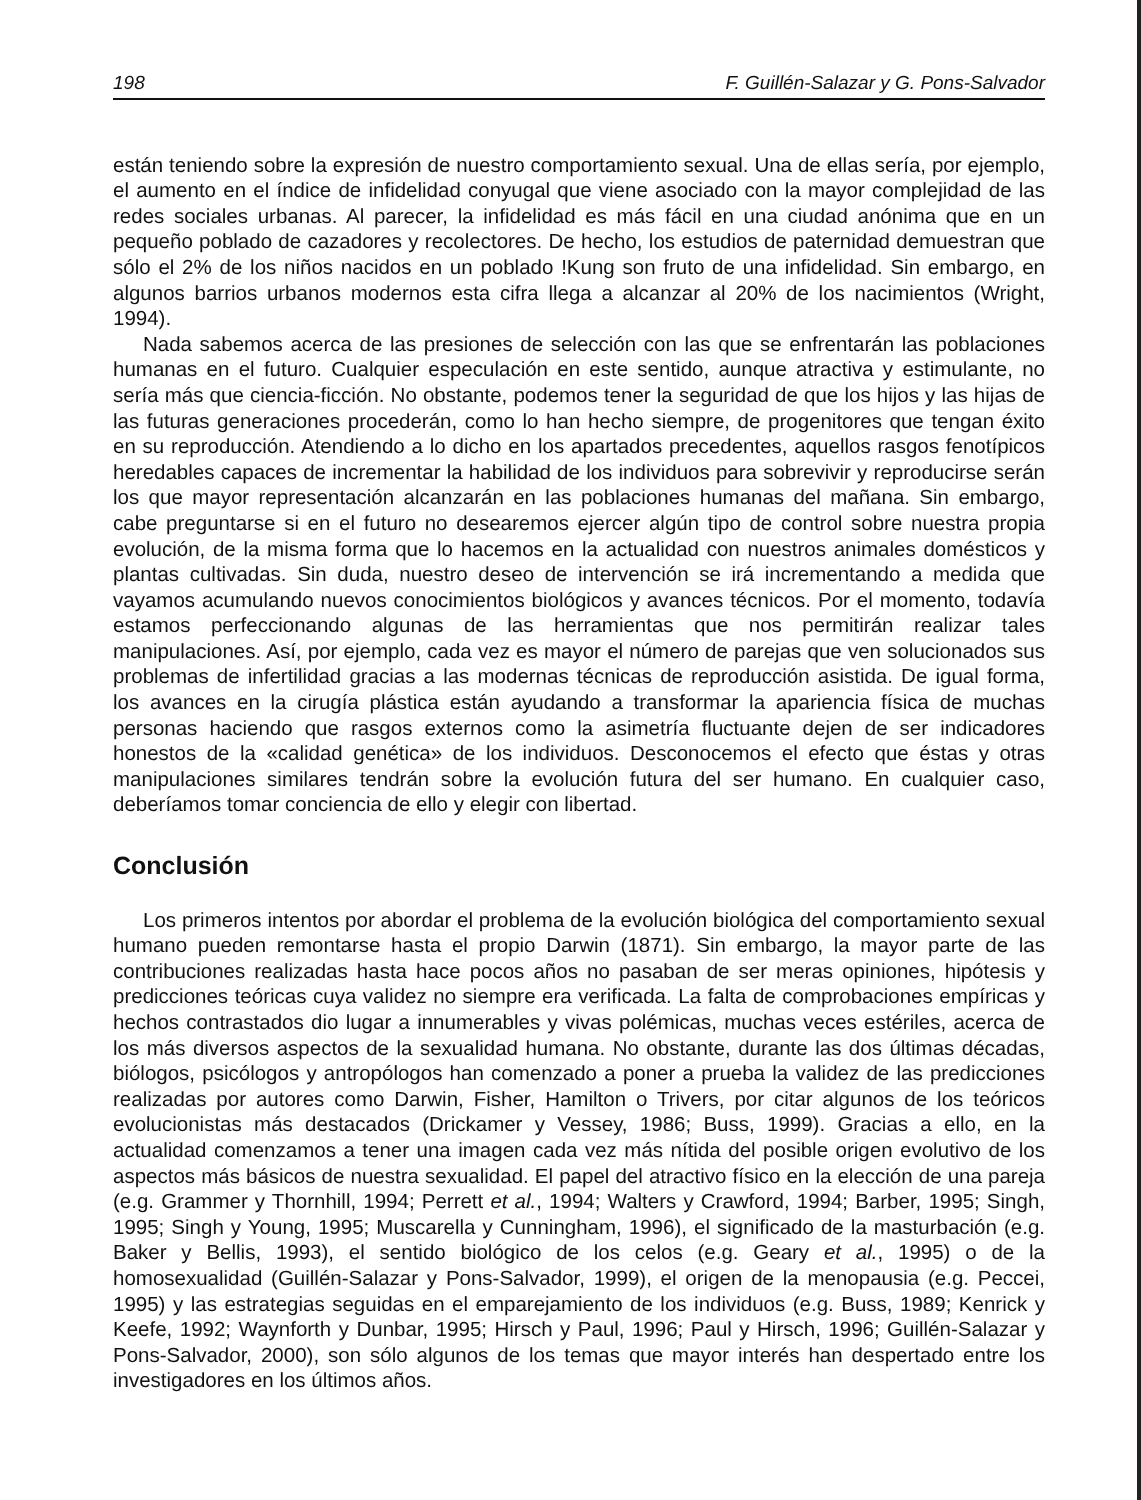198 F. Guillén-Salazar y G. Pons-Salvador
están teniendo sobre la expresión de nuestro comportamiento sexual. Una de ellas sería, por ejemplo, el aumento en el índice de infidelidad conyugal que viene asociado con la mayor complejidad de las redes sociales urbanas. Al parecer, la infidelidad es más fácil en una ciudad anónima que en un pequeño poblado de cazadores y recolectores. De hecho, los estudios de paternidad demuestran que sólo el 2% de los niños nacidos en un poblado !Kung son fruto de una infidelidad. Sin embargo, en algunos barrios urbanos modernos esta cifra llega a alcanzar al 20% de los nacimientos (Wright, 1994).
Nada sabemos acerca de las presiones de selección con las que se enfrentarán las poblaciones humanas en el futuro. Cualquier especulación en este sentido, aunque atractiva y estimulante, no sería más que ciencia-ficción. No obstante, podemos tener la seguridad de que los hijos y las hijas de las futuras generaciones procederán, como lo han hecho siempre, de progenitores que tengan éxito en su reproducción. Atendiendo a lo dicho en los apartados precedentes, aquellos rasgos fenotípicos heredables capaces de incrementar la habilidad de los individuos para sobrevivir y reproducirse serán los que mayor representación alcanzarán en las poblaciones humanas del mañana. Sin embargo, cabe preguntarse si en el futuro no desearemos ejercer algún tipo de control sobre nuestra propia evolución, de la misma forma que lo hacemos en la actualidad con nuestros animales domésticos y plantas cultivadas. Sin duda, nuestro deseo de intervención se irá incrementando a medida que vayamos acumulando nuevos conocimientos biológicos y avances técnicos. Por el momento, todavía estamos perfeccionando algunas de las herramientas que nos permitirán realizar tales manipulaciones. Así, por ejemplo, cada vez es mayor el número de parejas que ven solucionados sus problemas de infertilidad gracias a las modernas técnicas de reproducción asistida. De igual forma, los avances en la cirugía plástica están ayudando a transformar la apariencia física de muchas personas haciendo que rasgos externos como la asimetría fluctuante dejen de ser indicadores honestos de la «calidad genética» de los individuos. Desconocemos el efecto que éstas y otras manipulaciones similares tendrán sobre la evolución futura del ser humano. En cualquier caso, deberíamos tomar conciencia de ello y elegir con libertad.
Conclusión
Los primeros intentos por abordar el problema de la evolución biológica del comportamiento sexual humano pueden remontarse hasta el propio Darwin (1871). Sin embargo, la mayor parte de las contribuciones realizadas hasta hace pocos años no pasaban de ser meras opiniones, hipótesis y predicciones teóricas cuya validez no siempre era verificada. La falta de comprobaciones empíricas y hechos contrastados dio lugar a innumerables y vivas polémicas, muchas veces estériles, acerca de los más diversos aspectos de la sexualidad humana. No obstante, durante las dos últimas décadas, biólogos, psicólogos y antropólogos han comenzado a poner a prueba la validez de las predicciones realizadas por autores como Darwin, Fisher, Hamilton o Trivers, por citar algunos de los teóricos evolucionistas más destacados (Drickamer y Vessey, 1986; Buss, 1999). Gracias a ello, en la actualidad comenzamos a tener una imagen cada vez más nítida del posible origen evolutivo de los aspectos más básicos de nuestra sexualidad. El papel del atractivo físico en la elección de una pareja (e.g. Grammer y Thornhill, 1994; Perrett et al., 1994; Walters y Crawford, 1994; Barber, 1995; Singh, 1995; Singh y Young, 1995; Muscarella y Cunningham, 1996), el significado de la masturbación (e.g. Baker y Bellis, 1993), el sentido biológico de los celos (e.g. Geary et al., 1995) o de la homosexualidad (Guillén-Salazar y Pons-Salvador, 1999), el origen de la menopausia (e.g. Peccei, 1995) y las estrategias seguidas en el emparejamiento de los individuos (e.g. Buss, 1989; Kenrick y Keefe, 1992; Waynforth y Dunbar, 1995; Hirsch y Paul, 1996; Paul y Hirsch, 1996; Guillén-Salazar y Pons-Salvador, 2000), son sólo algunos de los temas que mayor interés han despertado entre los investigadores en los últimos años.